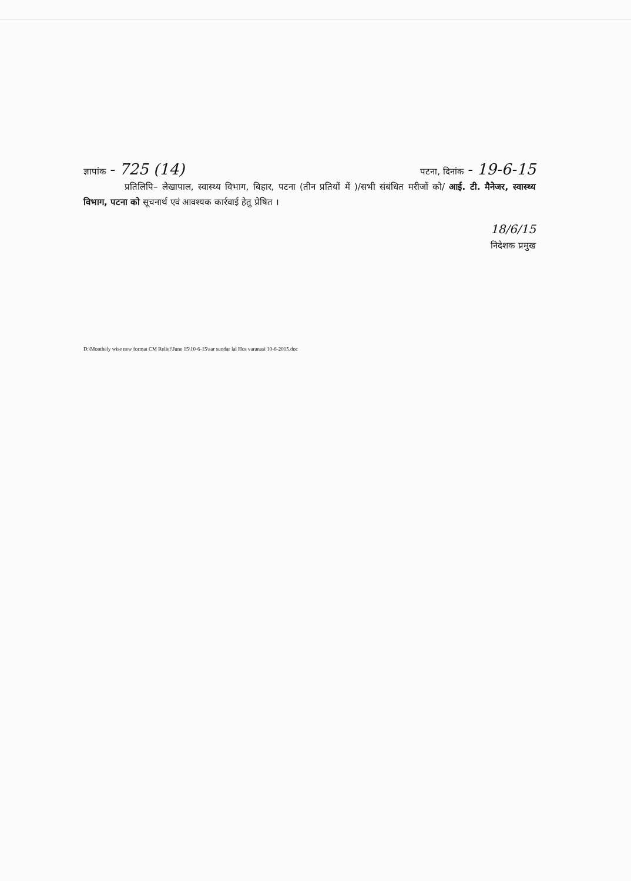ज्ञापांक - 725 (14) पटना, दिनांक - 19-6-15
प्रतिलिपि– लेखापाल, स्वास्थ्य विभाग, बिहार, पटना (तीन प्रतियों में )/सभी संबंधित मरीजों को/ आई. टी. मैनेजर, स्वास्थ्य विभाग, पटना को सूचनार्थ एवं आवश्यक कार्रवाई हेतु प्रेषित ।
18/6/15
निदेशक प्रमुख
D:\Monthely wise new format CM Relief\June 15\10-6-15\sar sundar lal Hos varanasi 10-6-2015.doc